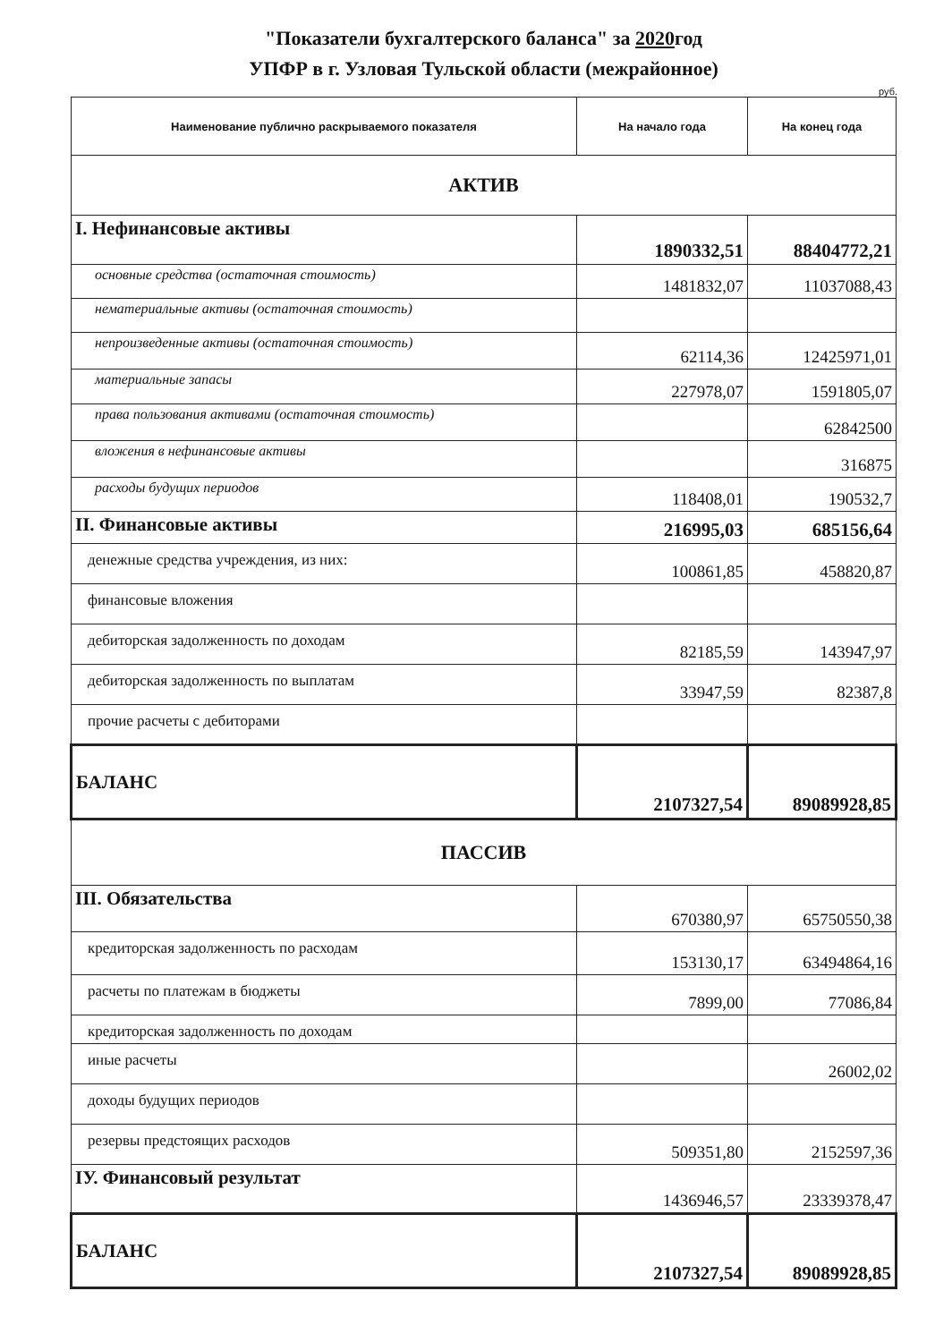"Показатели бухгалтерского баланса" за 2020год
УПФР в г. Узловая Тульской области (межрайонное)
руб.
| Наименование публично раскрываемого показателя | На начало года | На конец года |
| --- | --- | --- |
| АКТИВ | | |
| I. Нефинансовые активы | 1890332,51 | 88404772,21 |
| основные средства (остаточная стоимость) | 1481832,07 | 11037088,43 |
| нематериальные активы (остаточная стоимость) | | |
| непроизведенные активы (остаточная стоимость) | 62114,36 | 12425971,01 |
| материальные запасы | 227978,07 | 1591805,07 |
| права пользования активами (остаточная стоимость) | | 62842500 |
| вложения в нефинансовые активы | | 316875 |
| расходы будущих периодов | 118408,01 | 190532,7 |
| II. Финансовые активы | 216995,03 | 685156,64 |
| денежные средства учреждения, из них: | 100861,85 | 458820,87 |
| финансовые вложения | | |
| дебиторская задолженность по доходам | 82185,59 | 143947,97 |
| дебиторская задолженность по выплатам | 33947,59 | 82387,8 |
| прочие расчеты с дебиторами | | |
| БАЛАНС | 2107327,54 | 89089928,85 |
| ПАССИВ | | |
| III. Обязательства | 670380,97 | 65750550,38 |
| кредиторская задолженность по расходам | 153130,17 | 63494864,16 |
| расчеты по платежам в бюджеты | 7899,00 | 77086,84 |
| кредиторская задолженность по доходам | | |
| иные расчеты | | 26002,02 |
| доходы будущих периодов | | |
| резервы предстоящих расходов | 509351,80 | 2152597,36 |
| IУ. Финансовый результат | 1436946,57 | 23339378,47 |
| БАЛАНС | 2107327,54 | 89089928,85 |